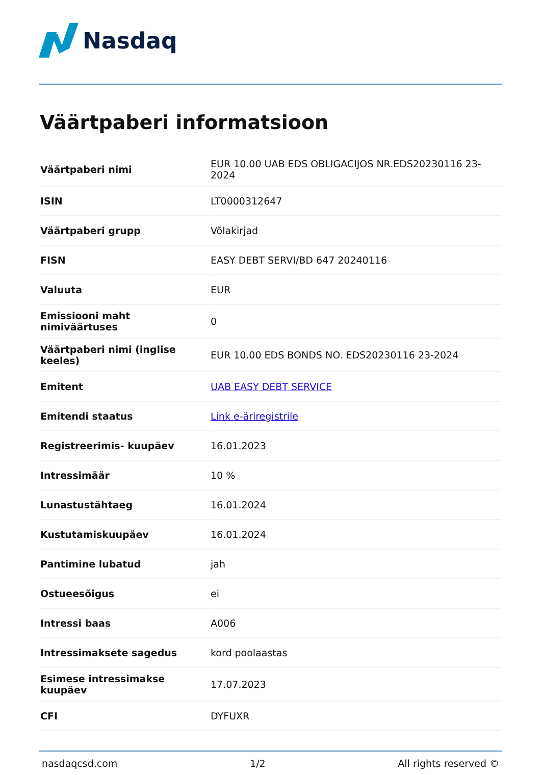Nasdaq
Väärtpaberi informatsioon
| Väärtpaberi nimi | EUR 10.00 UAB EDS OBLIGACIJOS NR.EDS20230116 23-2024 |
| ISIN | LT0000312647 |
| Väärtpaberi grupp | Võlakirjad |
| FISN | EASY DEBT SERVI/BD 647 20240116 |
| Valuuta | EUR |
| Emissiooni maht nimiväärtuses | 0 |
| Väärtpaberi nimi (inglise keeles) | EUR 10.00 EDS BONDS NO. EDS20230116 23-2024 |
| Emitent | UAB EASY DEBT SERVICE |
| Emitendi staatus | Link e-äriregistrile |
| Registreerimis- kuupäev | 16.01.2023 |
| Intressimäär | 10 % |
| Lunastustähtaeg | 16.01.2024 |
| Kustutamiskuupäev | 16.01.2024 |
| Pantimine lubatud | jah |
| Ostueesõigus | ei |
| Intressi baas | A006 |
| Intressimaksete sagedus | kord poolaastas |
| Esimese intressimakse kuupäev | 17.07.2023 |
| CFI | DYFUXR |
nasdaqcsd.com 1/2 All rights reserved ©